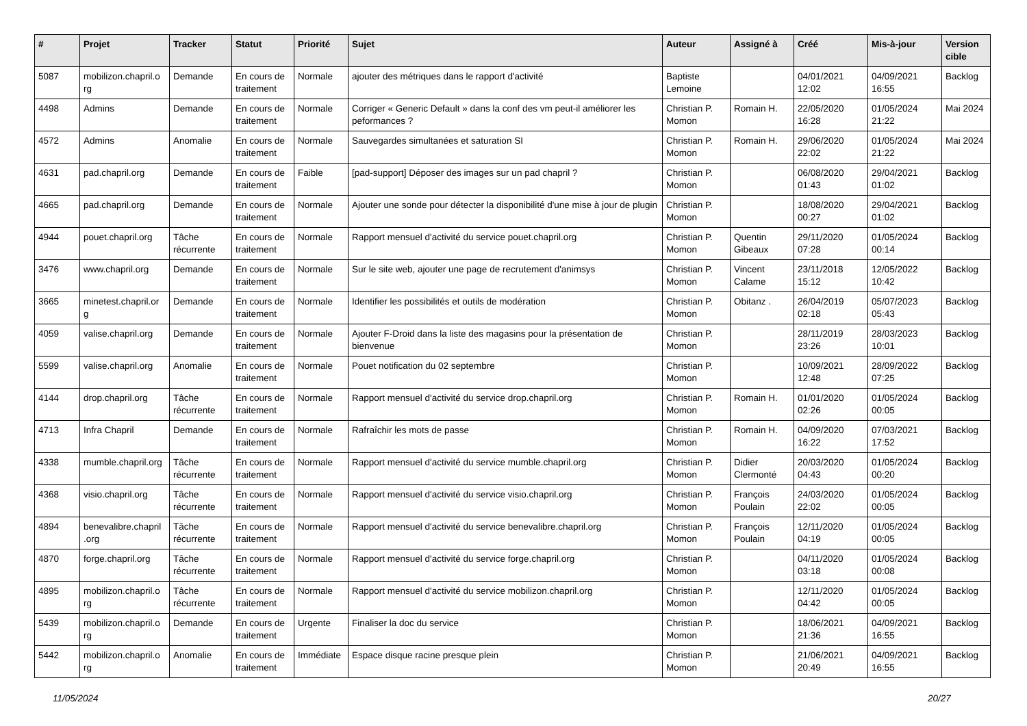| # | Projet | Tracker | Statut | Priorité | Sujet | Auteur | Assigné à | Créé | Mis-à-jour | Version cible |
| --- | --- | --- | --- | --- | --- | --- | --- | --- | --- | --- |
| 5087 | mobilizon.chapril.o rg | Demande | En cours de traitement | Normale | ajouter des métriques dans le rapport d'activité | Baptiste Lemoine | | 04/01/2021 12:02 | 04/09/2021 16:55 | Backlog |
| 4498 | Admins | Demande | En cours de traitement | Normale | Corriger « Generic Default » dans la conf des vm peut-il améliorer les peformances ? | Christian P. Momon | Romain H. | 22/05/2020 16:28 | 01/05/2024 21:22 | Mai 2024 |
| 4572 | Admins | Anomalie | En cours de traitement | Normale | Sauvegardes simultanées et saturation SI | Christian P. Momon | Romain H. | 29/06/2020 22:02 | 01/05/2024 21:22 | Mai 2024 |
| 4631 | pad.chapril.org | Demande | En cours de traitement | Faible | [pad-support] Déposer des images sur un pad chapril ? | Christian P. Momon | | 06/08/2020 01:43 | 29/04/2021 01:02 | Backlog |
| 4665 | pad.chapril.org | Demande | En cours de traitement | Normale | Ajouter une sonde pour détecter la disponibilité d'une mise à jour de plugin | Christian P. Momon | | 18/08/2020 00:27 | 29/04/2021 01:02 | Backlog |
| 4944 | pouet.chapril.org | Tâche récurrente | En cours de traitement | Normale | Rapport mensuel d'activité du service pouet.chapril.org | Christian P. Momon | Quentin Gibeaux | 29/11/2020 07:28 | 01/05/2024 00:14 | Backlog |
| 3476 | www.chapril.org | Demande | En cours de traitement | Normale | Sur le site web, ajouter une page de recrutement d'animsys | Christian P. Momon | Vincent Calame | 23/11/2018 15:12 | 12/05/2022 10:42 | Backlog |
| 3665 | minetest.chapril.or g | Demande | En cours de traitement | Normale | Identifier les possibilités et outils de modération | Christian P. Momon | Obitanz . | 26/04/2019 02:18 | 05/07/2023 05:43 | Backlog |
| 4059 | valise.chapril.org | Demande | En cours de traitement | Normale | Ajouter F-Droid dans la liste des magasins pour la présentation de bienvenue | Christian P. Momon | | 28/11/2019 23:26 | 28/03/2023 10:01 | Backlog |
| 5599 | valise.chapril.org | Anomalie | En cours de traitement | Normale | Pouet notification du 02 septembre | Christian P. Momon | | 10/09/2021 12:48 | 28/09/2022 07:25 | Backlog |
| 4144 | drop.chapril.org | Tâche récurrente | En cours de traitement | Normale | Rapport mensuel d'activité du service drop.chapril.org | Christian P. Momon | Romain H. | 01/01/2020 02:26 | 01/05/2024 00:05 | Backlog |
| 4713 | Infra Chapril | Demande | En cours de traitement | Normale | Rafraîchir les mots de passe | Christian P. Momon | Romain H. | 04/09/2020 16:22 | 07/03/2021 17:52 | Backlog |
| 4338 | mumble.chapril.org | Tâche récurrente | En cours de traitement | Normale | Rapport mensuel d'activité du service mumble.chapril.org | Christian P. Momon | Didier Clermonté | 20/03/2020 04:43 | 01/05/2024 00:20 | Backlog |
| 4368 | visio.chapril.org | Tâche récurrente | En cours de traitement | Normale | Rapport mensuel d'activité du service visio.chapril.org | Christian P. Momon | François Poulain | 24/03/2020 22:02 | 01/05/2024 00:05 | Backlog |
| 4894 | benevalibre.chapril .org | Tâche récurrente | En cours de traitement | Normale | Rapport mensuel d'activité du service benevalibre.chapril.org | Christian P. Momon | François Poulain | 12/11/2020 04:19 | 01/05/2024 00:05 | Backlog |
| 4870 | forge.chapril.org | Tâche récurrente | En cours de traitement | Normale | Rapport mensuel d'activité du service forge.chapril.org | Christian P. Momon | | 04/11/2020 03:18 | 01/05/2024 00:08 | Backlog |
| 4895 | mobilizon.chapril.o rg | Tâche récurrente | En cours de traitement | Normale | Rapport mensuel d'activité du service mobilizon.chapril.org | Christian P. Momon | | 12/11/2020 04:42 | 01/05/2024 00:05 | Backlog |
| 5439 | mobilizon.chapril.o rg | Demande | En cours de traitement | Urgente | Finaliser la doc du service | Christian P. Momon | | 18/06/2021 21:36 | 04/09/2021 16:55 | Backlog |
| 5442 | mobilizon.chapril.o rg | Anomalie | En cours de traitement | Immédiate | Espace disque racine presque plein | Christian P. Momon | | 21/06/2021 20:49 | 04/09/2021 16:55 | Backlog |
11/05/2024 20/27